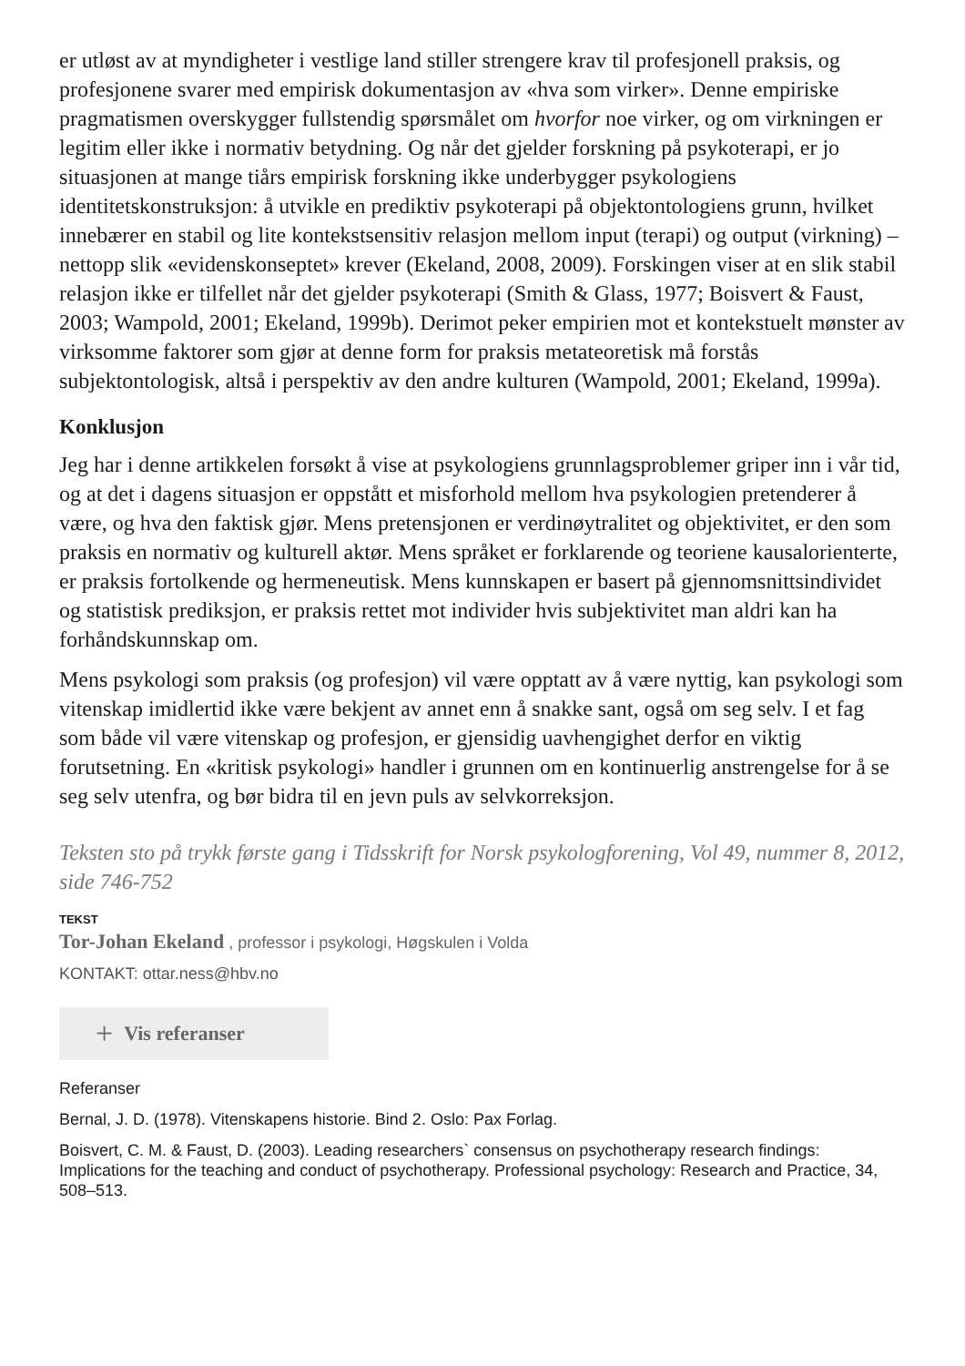er utløst av at myndigheter i vestlige land stiller strengere krav til profesjonell praksis, og profesjonene svarer med empirisk dokumentasjon av «hva som virker». Denne empiriske pragmatismen overskygger fullstendig spørsmålet om hvorfor noe virker, og om virkningen er legitim eller ikke i normativ betydning. Og når det gjelder forskning på psykoterapi, er jo situasjonen at mange tiårs empirisk forskning ikke underbygger psykologiens identitetskonstruksjon: å utvikle en prediktiv psykoterapi på objektontologiens grunn, hvilket innebærer en stabil og lite kontekstsensitiv relasjon mellom input (terapi) og output (virkning) – nettopp slik «evidenskonseptet» krever (Ekeland, 2008, 2009). Forskingen viser at en slik stabil relasjon ikke er tilfellet når det gjelder psykoterapi (Smith & Glass, 1977; Boisvert & Faust, 2003; Wampold, 2001; Ekeland, 1999b). Derimot peker empirien mot et kontekstuelt mønster av virksomme faktorer som gjør at denne form for praksis metateoretisk må forstås subjektontologisk, altså i perspektiv av den andre kulturen (Wampold, 2001; Ekeland, 1999a).
Konklusjon
Jeg har i denne artikkelen forsøkt å vise at psykologiens grunnlagsproblemer griper inn i vår tid, og at det i dagens situasjon er oppstått et misforhold mellom hva psykologien pretenderer å være, og hva den faktisk gjør. Mens pretensjonen er verdinøytralitet og objektivitet, er den som praksis en normativ og kulturell aktør. Mens språket er forklarende og teoriene kausalorienterte, er praksis fortolkende og hermeneutisk. Mens kunnskapen er basert på gjennomsnittsindividet og statistisk prediksjon, er praksis rettet mot individer hvis subjektivitet man aldri kan ha forhåndskunnskap om.
Mens psykologi som praksis (og profesjon) vil være opptatt av å være nyttig, kan psykologi som vitenskap imidlertid ikke være bekjent av annet enn å snakke sant, også om seg selv. I et fag som både vil være vitenskap og profesjon, er gjensidig uavhengighet derfor en viktig forutsetning. En «kritisk psykologi» handler i grunnen om en kontinuerlig anstrengelse for å se seg selv utenfra, og bør bidra til en jevn puls av selvkorreksjon.
Teksten sto på trykk første gang i Tidsskrift for Norsk psykologforening, Vol 49, nummer 8, 2012, side 746-752
TEKST
Tor-Johan Ekeland , professor i psykologi, Høgskulen i Volda
KONTAKT: ottar.ness@hbv.no
+ Vis referanser
Referanser
Bernal, J. D. (1978). Vitenskapens historie. Bind 2. Oslo: Pax Forlag.
Boisvert, C. M. & Faust, D. (2003). Leading researchers` consensus on psychotherapy research findings: Implications for the teaching and conduct of psychotherapy. Professional psychology: Research and Practice, 34, 508–513.